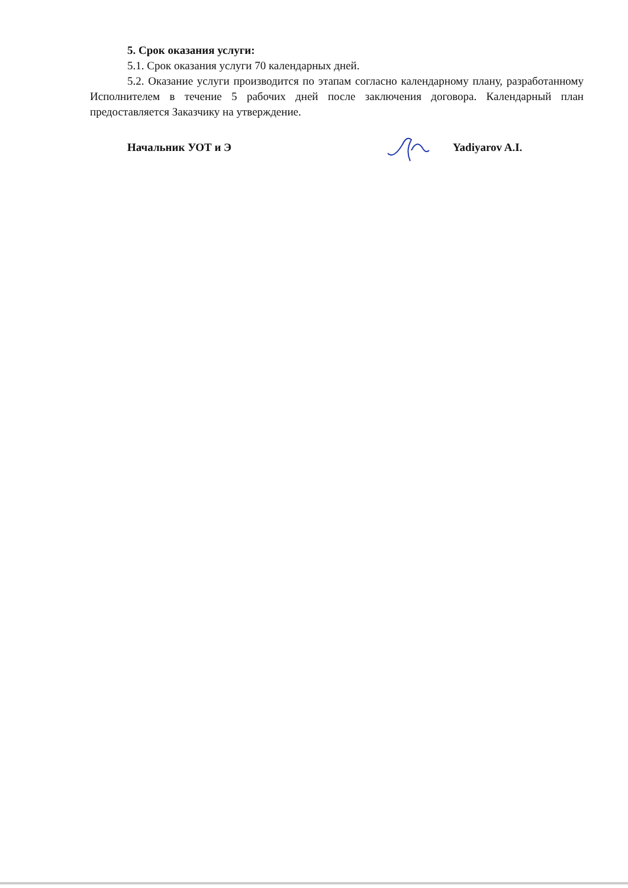5. Срок оказания услуги:
5.1. Срок оказания услуги 70 календарных дней.
5.2. Оказание услуги производится по этапам согласно календарному плану, разработанному Исполнителем в течение 5 рабочих дней после заключения договора. Календарный план предоставляется Заказчику на утверждение.
Начальник УОТ и Э Yadiyarov A.I.